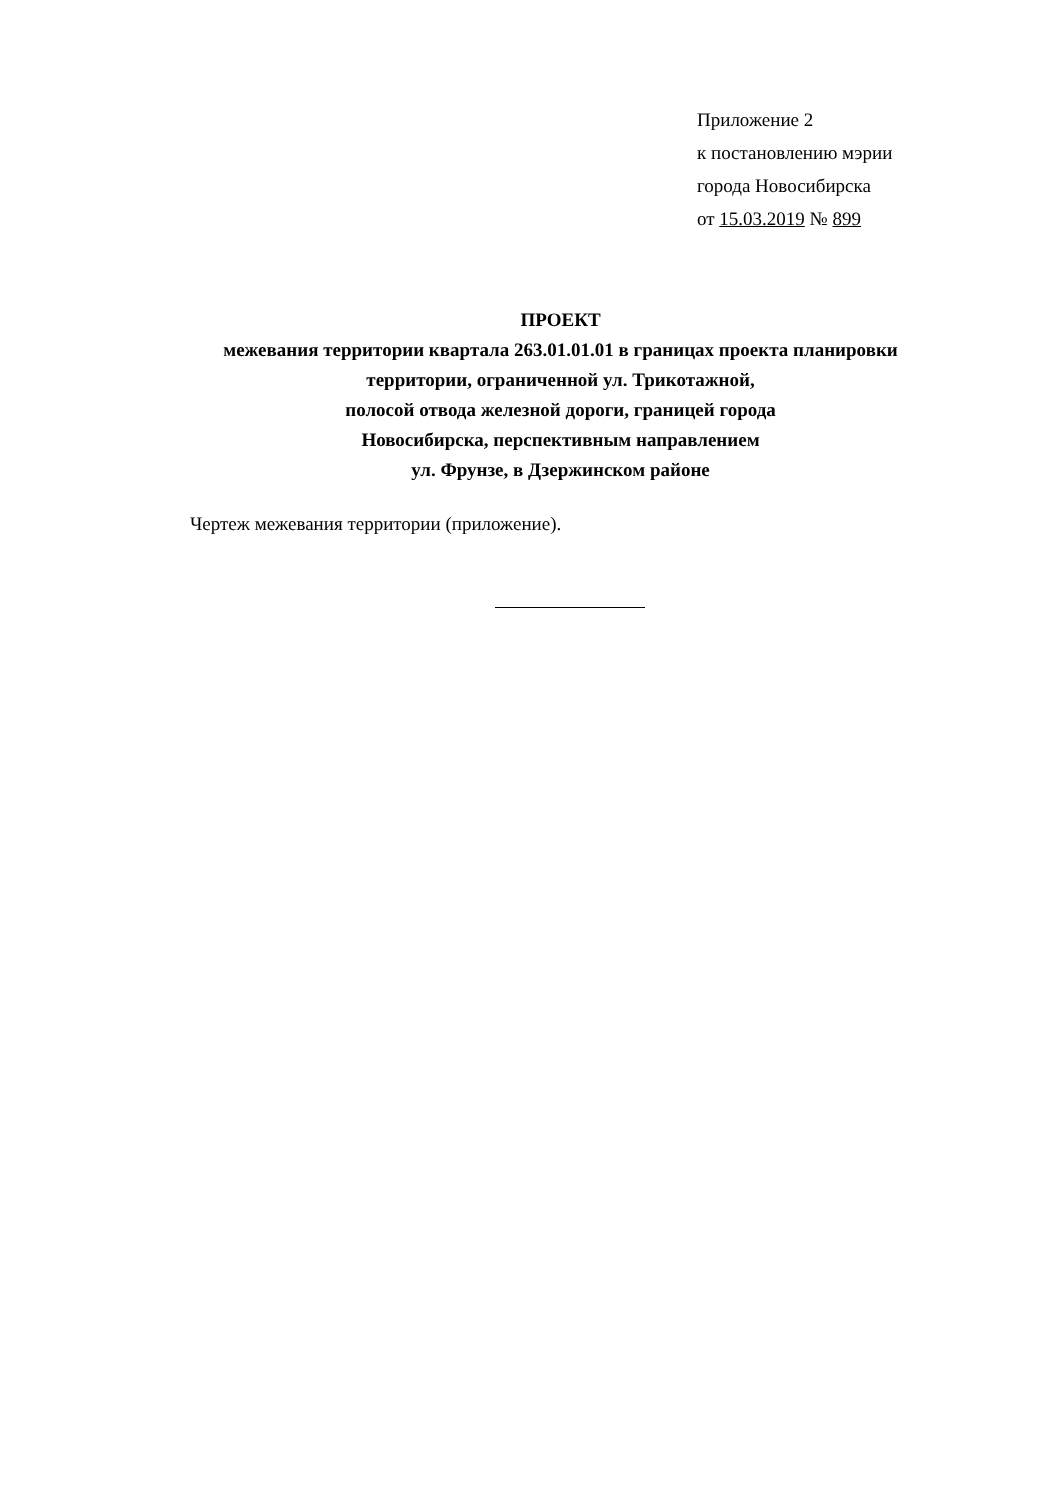Приложение 2
к постановлению мэрии
города Новосибирска
от 15.03.2019 № 899
ПРОЕКТ
межевания территории квартала 263.01.01.01 в границах проекта планировки территории, ограниченной ул. Трикотажной,
полосой отвода железной дороги, границей города
Новосибирска, перспективным направлением
ул. Фрунзе, в Дзержинском районе
Чертеж межевания территории (приложение).